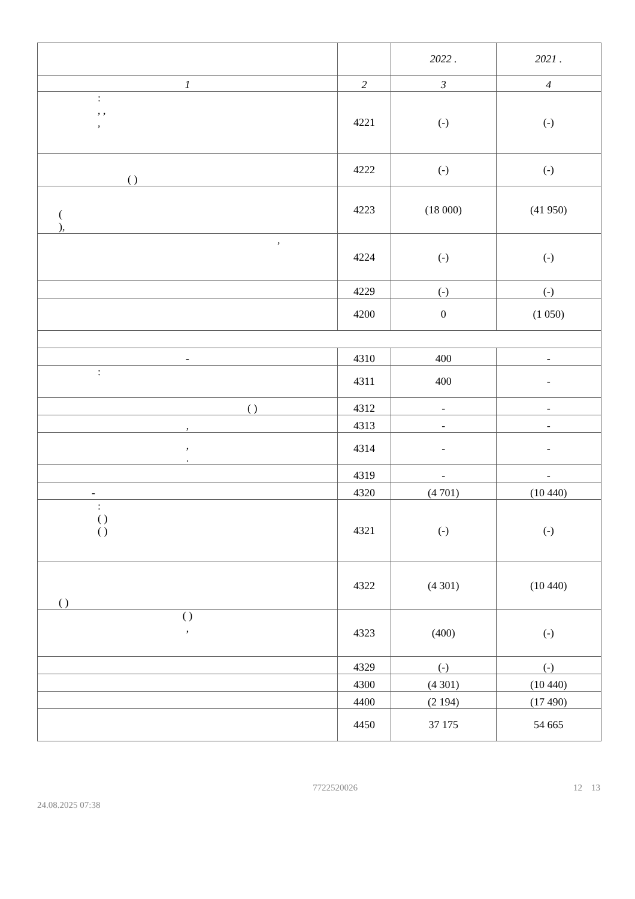| | | 2022 . | 2021 . |
| --- | --- | --- | --- |
| 1 | 2 | 3 | 4 |
| : , , , | 4221 | (-) | (-) |
| ( ) | 4222 | (-) | (-) |
| ( ), | 4223 | (18 000) | (41 950) |
| , | 4224 | (-) | (-) |
| | 4229 | (-) | (-) |
| | 4200 | 0 | (1 050) |
| - | 4310 | 400 | - |
| : | 4311 | 400 | - |
| ( ) | 4312 | - | - |
| , | 4313 | - | - |
| , . | 4314 | - | - |
| | 4319 | - | - |
| - | 4320 | (4 701) | (10 440) |
| : ( ) ( ) | 4321 | (-) | (-) |
| ( ) | 4322 | (4 301) | (10 440) |
| ( ) , | 4323 | (400) | (-) |
| | 4329 | (-) | (-) |
| | 4300 | (4 301) | (10 440) |
| | 4400 | (2 194) | (17 490) |
| | 4450 | 37 175 | 54 665 |
7722520026 12 13
24.08.2025 07:38